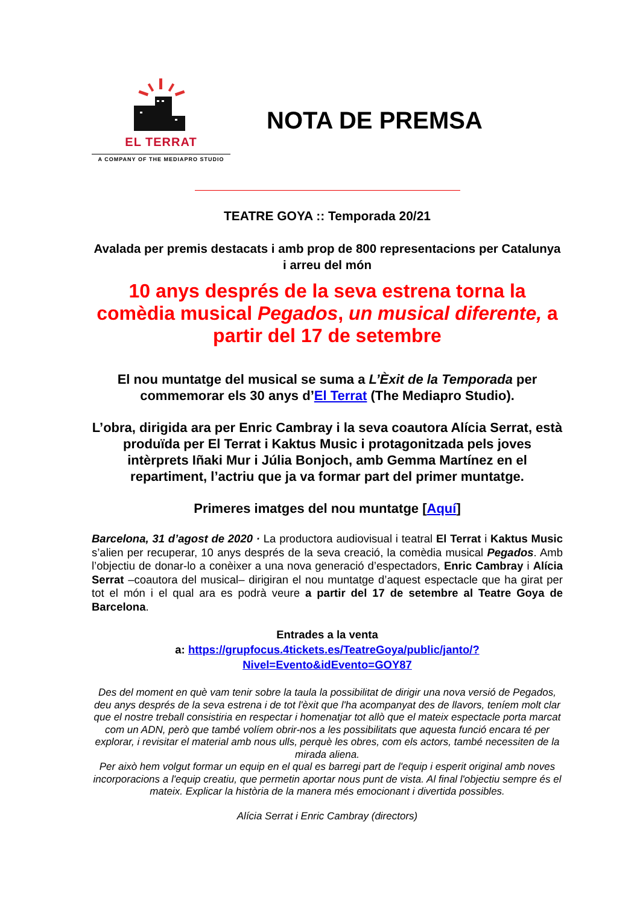EL TERRAT
A COMPANY OF THE MEDIAPRO STUDIO
NOTA DE PREMSA
TEATRE GOYA :: Temporada 20/21
Avalada per premis destacats i amb prop de 800 representacions per Catalunya i arreu del món
10 anys després de la seva estrena torna la comèdia musical Pegados, un musical diferente, a partir del 17 de setembre
El nou muntatge del musical se suma a L’Èxit de la Temporada per commemorar els 30 anys d’El Terrat (The Mediapro Studio).
L’obra, dirigida ara per Enric Cambray i la seva coautora Alícia Serrat, està produïda per El Terrat i Kaktus Music i protagonitzada pels joves intèrprets Iñaki Mur i Júlia Bonjoch, amb Gemma Martínez en el repartiment, l’actriu que ja va formar part del primer muntatge.
Primeres imatges del nou muntatge [Aquí]
Barcelona, 31 d’agost de 2020 · La productora audiovisual i teatral El Terrat i Kaktus Music s’alien per recuperar, 10 anys després de la seva creació, la comèdia musical Pegados. Amb l’objectiu de donar-lo a conèixer a una nova generació d’espectadors, Enric Cambray i Alícia Serrat –coautora del musical– dirigiran el nou muntatge d’aquest espectacle que ha girat per tot el món i el qual ara es podrà veure a partir del 17 de setembre al Teatre Goya de Barcelona.
Entrades a la venta
a: https://grupfocus.4tickets.es/TeatreGoya/public/janto/?Nivel=Evento&idEvento=GOY87
Des del moment en què vam tenir sobre la taula la possibilitat de dirigir una nova versió de Pegados, deu anys després de la seva estrena i de tot l'èxit que l'ha acompanyat des de llavors, teníem molt clar que el nostre treball consistiria en respectar i homenatjar tot allò que el mateix espectacle porta marcat com un ADN, però que també volíem obrir-nos a les possibilitats que aquesta funció encara té per explorar, i revisitar el material amb nous ulls, perquè les obres, com els actors, també necessiten de la mirada aliena.
Per això hem volgut formar un equip en el qual es barregi part de l'equip i esperit original amb noves incorporacions a l'equip creatiu, que permetin aportar nous punt de vista. Al final l'objectiu sempre és el mateix. Explicar la història de la manera més emocionant i divertida possibles.
Alícia Serrat i Enric Cambray (directors)